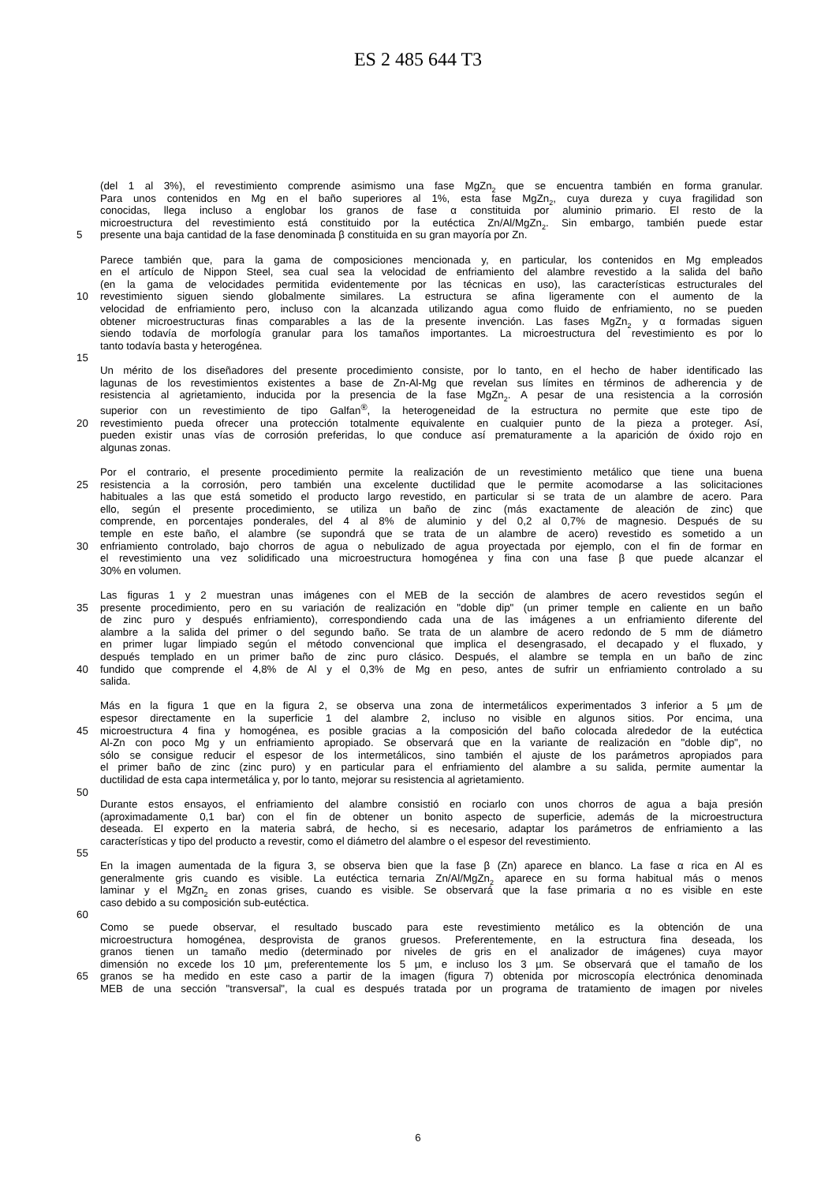ES 2 485 644 T3
(del 1 al 3%), el revestimiento comprende asimismo una fase MgZn<sub>2</sub> que se encuentra también en forma granular.
Para unos contenidos en Mg en el baño superiores al 1%, esta fase MgZn<sub>2</sub>, cuya dureza y cuya fragilidad son
conocidas, llega incluso a englobar los granos de fase α constituida por aluminio primario. El resto de la
microestructura del revestimiento está constituido por la eutéctica Zn/Al/MgZn<sub>2</sub>. Sin embargo, también puede estar
5 presente una baja cantidad de la fase denominada β constituida en su gran mayoría por Zn.
Parece también que, para la gama de composiciones mencionada y, en particular, los contenidos en Mg empleados
en el artículo de Nippon Steel, sea cual sea la velocidad de enfriamiento del alambre revestido a la salida del baño
(en la gama de velocidades permitida evidentemente por las técnicas en uso), las características estructurales del
10 revestimiento siguen siendo globalmente similares. La estructura se afina ligeramente con el aumento de la
velocidad de enfriamiento pero, incluso con la alcanzada utilizando agua como fluido de enfriamiento, no se pueden
obtener microestructuras finas comparables a las de la presente invención. Las fases MgZn<sub>2</sub> y α formadas siguen
siendo todavía de morfología granular para los tamaños importantes. La microestructura del revestimiento es por lo
tanto todavía basta y heterogénea.
15
Un mérito de los diseñadores del presente procedimiento consiste, por lo tanto, en el hecho de haber identificado las
lagunas de los revestimientos existentes a base de Zn-Al-Mg que revelan sus límites en términos de adherencia y de
resistencia al agrietamiento, inducida por la presencia de la fase MgZn<sub>2</sub>. A pesar de una resistencia a la corrosión
superior con un revestimiento de tipo Galfan<sup>®</sup>, la heterogeneidad de la estructura no permite que este tipo de
20 revestimiento pueda ofrecer una protección totalmente equivalente en cualquier punto de la pieza a proteger. Así,
pueden existir unas vías de corrosión preferidas, lo que conduce así prematuramente a la aparición de óxido rojo en
algunas zonas.
Por el contrario, el presente procedimiento permite la realización de un revestimiento metálico que tiene una buena
25 resistencia a la corrosión, pero también una excelente ductilidad que le permite acomodarse a las solicitaciones
habituales a las que está sometido el producto largo revestido, en particular si se trata de un alambre de acero. Para
ello, según el presente procedimiento, se utiliza un baño de zinc (más exactamente de aleación de zinc) que
comprende, en porcentajes ponderales, del 4 al 8% de aluminio y del 0,2 al 0,7% de magnesio. Después de su
temple en este baño, el alambre (se supondrá que se trata de un alambre de acero) revestido es sometido a un
30 enfriamiento controlado, bajo chorros de agua o nebulizado de agua proyectada por ejemplo, con el fin de formar en
el revestimiento una vez solidificado una microestructura homogénea y fina con una fase β que puede alcanzar el
30% en volumen.
Las figuras 1 y 2 muestran unas imágenes con el MEB de la sección de alambres de acero revestidos según el
35 presente procedimiento, pero en su variación de realización en "doble dip" (un primer temple en caliente en un baño
de zinc puro y después enfriamiento), correspondiendo cada una de las imágenes a un enfriamiento diferente del
alambre a la salida del primer o del segundo baño. Se trata de un alambre de acero redondo de 5 mm de diámetro
en primer lugar limpiado según el método convencional que implica el desengrasado, el decapado y el fluxado, y
después templado en un primer baño de zinc puro clásico. Después, el alambre se templa en un baño de zinc
40 fundido que comprende el 4,8% de Al y el 0,3% de Mg en peso, antes de sufrir un enfriamiento controlado a su
salida.
Más en la figura 1 que en la figura 2, se observa una zona de intermetálicos experimentados 3 inferior a 5 µm de
espesor directamente en la superficie 1 del alambre 2, incluso no visible en algunos sitios. Por encima, una
45 microestructura 4 fina y homogénea, es posible gracias a la composición del baño colocada alrededor de la eutéctica
Al-Zn con poco Mg y un enfriamiento apropiado. Se observará que en la variante de realización en "doble dip", no
sólo se consigue reducir el espesor de los intermetálicos, sino también el ajuste de los parámetros apropiados para
el primer baño de zinc (zinc puro) y en particular para el enfriamiento del alambre a su salida, permite aumentar la
ductilidad de esta capa intermetálica y, por lo tanto, mejorar su resistencia al agrietamiento.
50
Durante estos ensayos, el enfriamiento del alambre consistió en rociarlo con unos chorros de agua a baja presión
(aproximadamente 0,1 bar) con el fin de obtener un bonito aspecto de superficie, además de la microestructura
deseada. El experto en la materia sabrá, de hecho, si es necesario, adaptar los parámetros de enfriamiento a las
características y tipo del producto a revestir, como el diámetro del alambre o el espesor del revestimiento.
55
En la imagen aumentada de la figura 3, se observa bien que la fase β (Zn) aparece en blanco. La fase α rica en Al es
generalmente gris cuando es visible. La eutéctica ternaria Zn/Al/MgZn<sub>2</sub> aparece en su forma habitual más o menos
laminar y el MgZn<sub>2</sub> en zonas grises, cuando es visible. Se observará que la fase primaria α no es visible en este
caso debido a su composición sub-eutéctica.
60
Como se puede observar, el resultado buscado para este revestimiento metálico es la obtención de una
microestructura homogénea, desprovista de granos gruesos. Preferentemente, en la estructura fina deseada, los
granos tienen un tamaño medio (determinado por niveles de gris en el analizador de imágenes) cuya mayor
dimensión no excede los 10 µm, preferentemente los 5 µm, e incluso los 3 µm. Se observará que el tamaño de los
65 granos se ha medido en este caso a partir de la imagen (figura 7) obtenida por microscopía electrónica denominada
MEB de una sección "transversal", la cual es después tratada por un programa de tratamiento de imagen por niveles
6